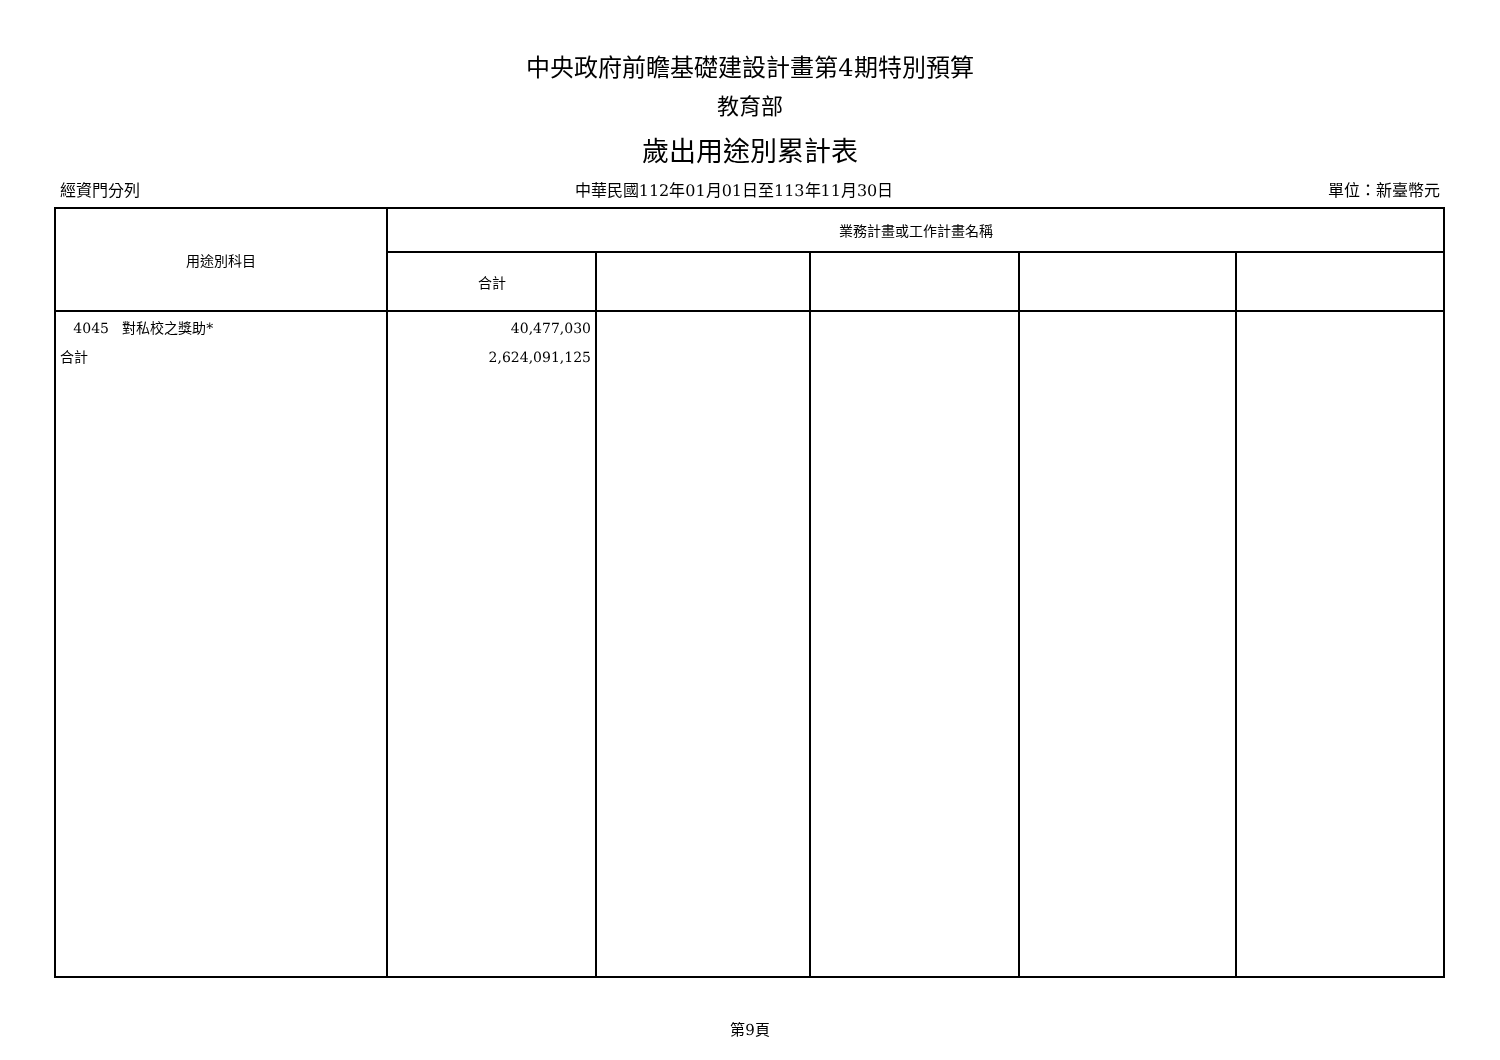中央政府前瞻基礎建設計畫第4期特別預算
教育部
歲出用途別累計表
經資門分列 中華民國112年01月01日至113年11月30日 單位：新臺幣元
| 用途別科目 | 業務計畫或工作計畫名稱 | | | | |
| --- | --- | --- | --- | --- | --- |
| | 合計 | | | | |
| 4045 對私校之獎助* 合計 | 40,477,030 2,624,091,125 | | | | |
第9頁